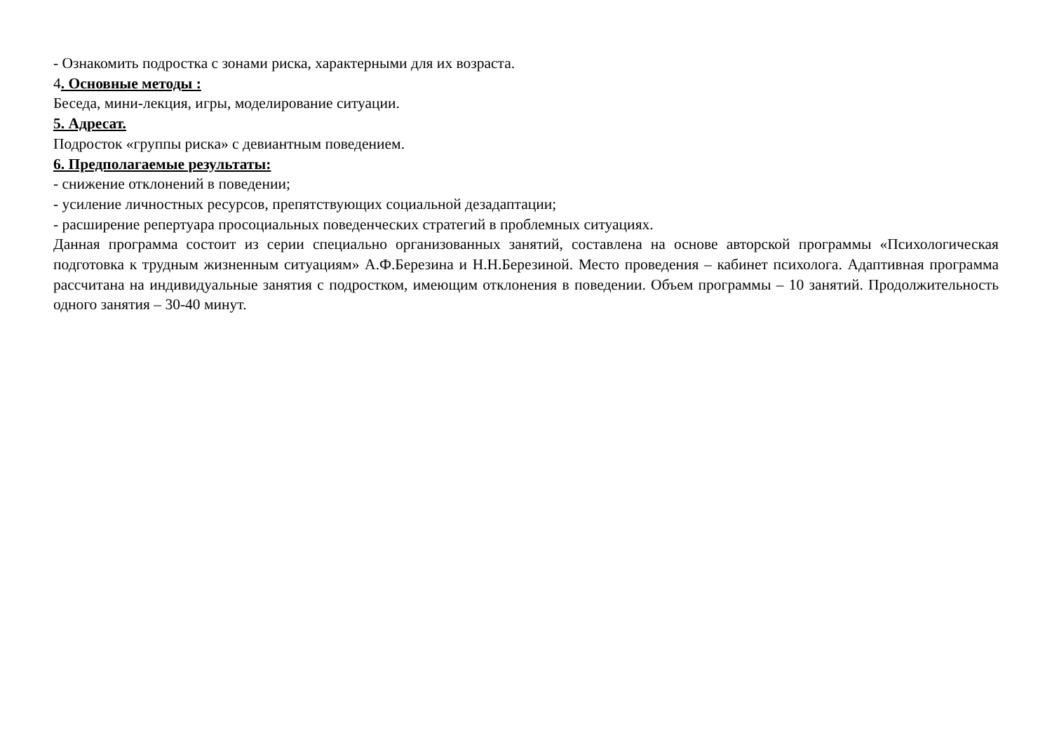- Ознакомить подростка с зонами риска, характерными для их возраста.
4. Основные методы :
Беседа, мини-лекция, игры, моделирование ситуации.
5. Адресат.
Подросток «группы риска» с девиантным поведением.
6. Предполагаемые результаты:
- снижение отклонений в поведении;
- усиление личностных ресурсов, препятствующих социальной дезадаптации;
- расширение репертуара просоциальных поведенческих стратегий в проблемных ситуациях.
Данная программа состоит из серии специально организованных занятий, составлена на основе авторской программы «Психологическая подготовка к трудным жизненным ситуациям» А.Ф.Березина и Н.Н.Березиной. Место проведения – кабинет психолога. Адаптивная программа рассчитана на индивидуальные занятия с подростком, имеющим отклонения в поведении. Объем программы – 10 занятий. Продолжительность одного занятия – 30-40 минут.